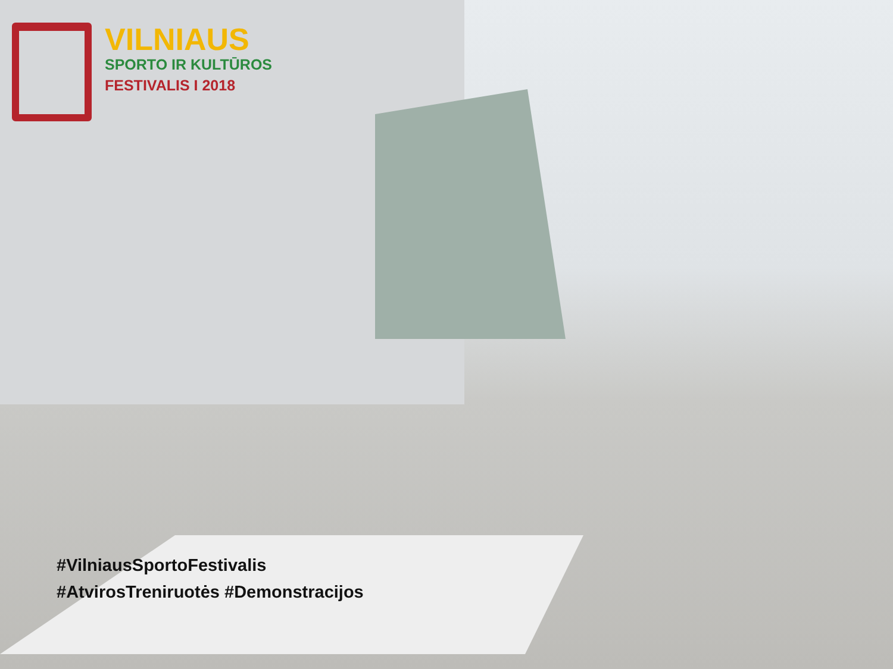VILNIAUS
SPORTO IR KULTŪROS
FESTIVALIS I 2018
#VilniausSportoFestivalis
#AtvirosTreniruotės #Demonstracijos